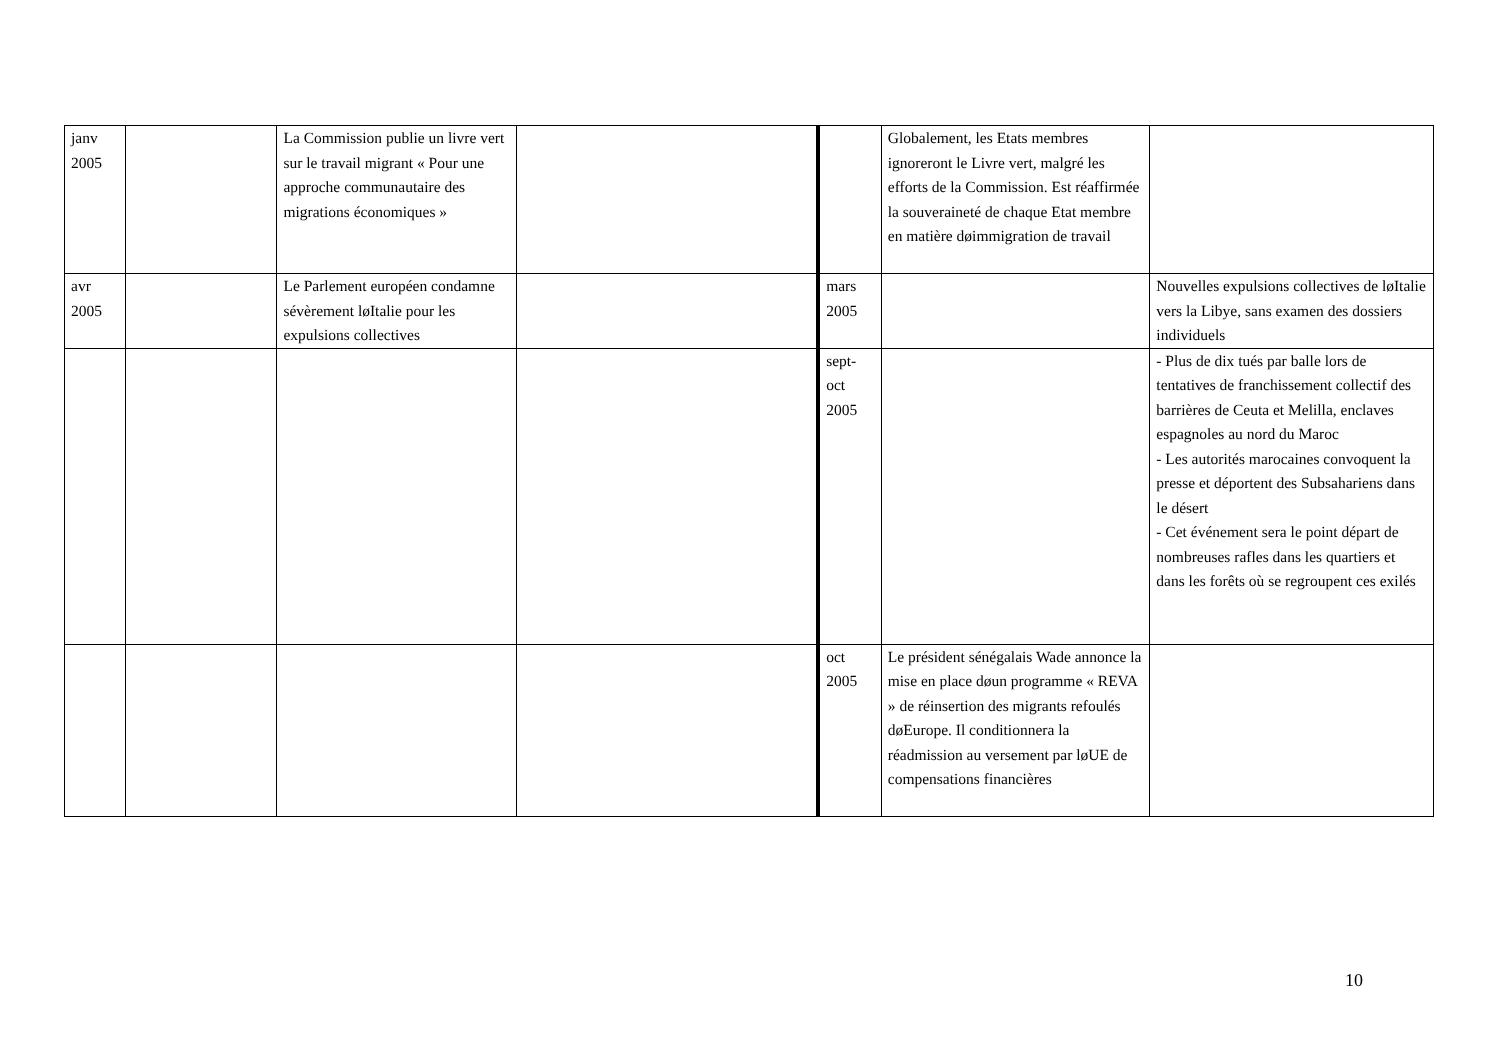| janv 2005 | | La Commission publie un livre vert sur le travail migrant « Pour une approche communautaire des migrations économiques » | | | Globalement, les Etats membres ignoreront le Livre vert, malgré les efforts de la Commission. Est réaffirmée la souveraineté de chaque Etat membre en matière døimmigration de travail | |
| avr 2005 | | Le Parlement européen condamne sévèrement løItalie pour les expulsions collectives | | mars 2005 | | Nouvelles expulsions collectives de løItalie vers la Libye, sans examen des dossiers individuels |
| | | | | sept- oct 2005 | | - Plus de dix tués par balle lors de tentatives de franchissement collectif des barrières de Ceuta et Melilla, enclaves espagnoles au nord du Maroc - Les autorités marocaines convoquent la presse et déportent des Subsahariens dans le désert - Cet événement sera le point départ de nombreuses rafles dans les quartiers et dans les forêts où se regroupent ces exilés |
| | | | | oct 2005 | Le président sénégalais Wade annonce la mise en place døun programme « REVA » de réinsertion des migrants refoulés døEurope. Il conditionnera la réadmission au versement par løUE de compensations financières | |
10